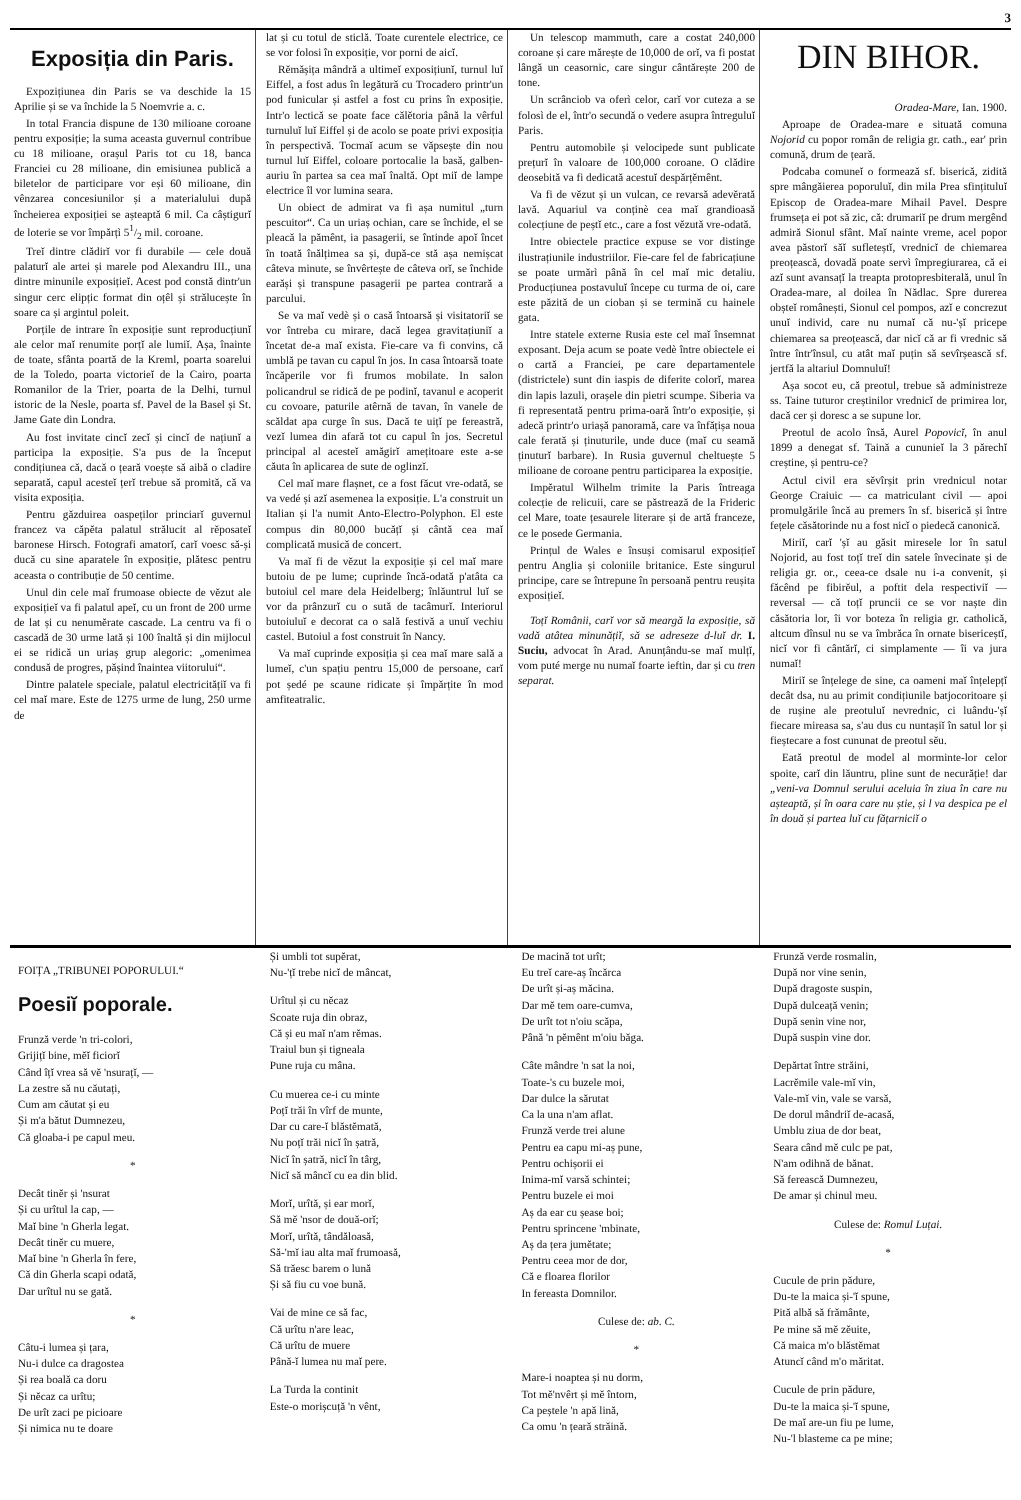3
Exposiția din Paris.
Expozițiunea din Paris se va deschide la 15 Aprilie și se va închide la 5 Noemvrie a. c.
In total Francia dispune de 130 milioane coroane pentru exposiție; la suma aceasta guvernul contribue cu 18 milioane, orașul Paris tot cu 18, banca Franciei cu 28 milioane, din emisiunea publică a biletelor de participare vor eși 60 milioane, din vênzarea concesiunilor și a materialului după încheierea exposiției se așteaptă 6 mil. Ca câștigurĭ de loterie se vor împărțì 51/2 mil. coroane.
Treĭ dintre clădirĭ vor fi durabile — cele două palaturĭ ale artei și marele pod Alexandru III., una dintre minunile exposițieĭ. Acest pod constă dintr'un singur cerc elipțic format din oțêl și strălucește în soare ca și argintul poleit.
Porțile de intrare în exposiție sunt reproducțiunĭ ale celor maĭ renumite porțĭ ale lumiĭ. Așa, înainte de toate, sfânta poartă de la Kreml, poarta soarelui de la Toledo, poarta victorieĭ de la Cairo, poarta Romanilor de la Trier, poarta de la Delhi, turnul istoric de la Nesle, poarta sf. Pavel de la Basel și St. Jame Gate din Londra.
Au fost invitate cincĭ zecĭ și cincĭ de națiunĭ a participa la exposiție. S'a pus de la început condițiunea că, dacă o țeară voește să aibă o cladire separată, capul acesteĭ țerĭ trebue să promită, că va visita exposiția.
Pentru găzduirea oaspeților princiarĭ guvernul francez va căpĕta palatul strălucit al rĕposateĭ baronese Hirsch. Fotografi amatorĭ, carĭ voesc să-și ducă cu sine aparatele în exposiție, plătesc pentru aceasta o contribuție de 50 centime.
Unul din cele maĭ frumoase obiecte de vĕzut ale exposițieĭ va fi palatul apeĭ, cu un front de 200 urme de lat și cu nenumĕrate cascade. La centru va fi o cascadă de 30 urme lată și 100 înaltă și din mijlocul ei se ridică un uriaș grup alegoric: „omenimea condusă de progres, pășind înaintea viitorului“.
Dintre palatele speciale, palatul electricitățiĭ va fi cel maĭ mare. Este de 1275 urme de lung, 250 urme de
lat și cu totul de sticlă. Toate curentele electrice, ce se vor folosi în exposiție, vor porni de aicĭ.
Rĕmășița mândră a ultimeĭ exposițiunĭ, turnul luĭ Eiffel, a fost adus în legătură cu Trocadero printr'un pod funicular și astfel a fost cu prins în exposiție. Intr'o lectică se poate face călĕtoria până la vêrful turnuluĭ luĭ Eiffel și de acolo se poate privi exposiția în perspectivă. Tocmaĭ acum se văpsește din nou turnul luĭ Eiffel, coloare portocalie la basă, galben-auriu în partea sa cea maĭ înaltă. Opt miĭ de lampe electrice îl vor lumina seara.
Un obiect de admirat va fi așa numitul „turn pescuitor“. Ca un uriaș ochian, care se închide, el se pleacă la pămênt, ia pasagerii, se întinde apoĭ încet în toată înălțimea sa și, după-ce stă așa nemișcat câteva minute, se învêrtește de câteva orĭ, se închide earăși și transpune pasagerii pe partea contrară a parcului.
Se va maĭ vedè și o casă întoarsă și visitatoriĭ se vor întreba cu mirare, dacă legea gravitațiuniĭ a încetat de-a maĭ exista. Fie-care va fi convins, că umblă pe tavan cu capul în jos. In casa întoarsă toate încăperile vor fi frumos mobilate. In salon policandrul se ridică de pe podinĭ, tavanul e acoperit cu covoare, paturile atêrnă de tavan, în vanele de scăldat apa curge în sus. Dacă te uițĭ pe fereastră, vezĭ lumea din afară tot cu capul în jos. Secretul principal al acesteĭ amăgirĭ amețitoare este a-se căuta în aplicarea de sute de oglinzĭ.
Cel maĭ mare flașnet, ce a fost făcut vre-odată, se va vedé și azĭ asemenea la exposiție. L'a construit un Italian și l'a numit Anto-Electro-Polyphon. El este compus din 80,000 bucățĭ și cântă cea maĭ complicată musică de concert.
Va maĭ fi de vĕzut la exposiție și cel maĭ mare butoiu de pe lume; cuprinde încă-odată p'atâta ca butoiul cel mare dela Heidelberg; înlăuntrul luĭ se vor da prânzurĭ cu o sută de tacâmurĭ. Interiorul butoiuluĭ e decorat ca o sală festivă a unuĭ vechiu castel. Butoiul a fost construit în Nancy.
Va maĭ cuprinde exposiția și cea maĭ mare sală a lumeĭ, c'un spațiu pentru 15,000 de persoane, carĭ pot ședé pe scaune ridicate și împărțite în mod amfiteatralic.
Un telescop mammuth, care a costat 240,000 coroane și care mărește de 10,000 de orĭ, va fi postat lângă un ceasornic, care singur cântărește 200 de tone.
Un scrânciob va oferì celor, carĭ vor cuteza a se folosì de el, într'o secundă o vedere asupra întreguluĭ Paris.
Pentru automobile și velocipede sunt publicate prețurĭ în valoare de 100,000 coroane. O clădire deosebită va fi dedicată acestuĭ despărțĕmênt.
Va fi de vĕzut și un vulcan, ce revarsă adevĕrată lavă. Aquariul va conținè cea maĭ grandioasă colecțiune de peștĭ etc., care a fost vĕzută vre-odată.
Intre obiectele practice expuse se vor distinge ilustrațiunile industriilor. Fie-care fel de fabricațiune se poate urmărì până în cel maĭ mic detaliu. Producțiunea postavuluĭ începe cu turma de oi, care este păzită de un cioban și se termină cu hainele gata.
Intre statele externe Rusia este cel maĭ însemnat exposant. Deja acum se poate vedè între obiectele ei o cartă a Franciei, pe care departamentele (districtele) sunt din iaspis de diferite colorĭ, marea din lapis lazuli, orașele din pietri scumpe. Siberia va fi representată pentru prima-oară într'o exposiție, și adecă printr'o uriașă panoramă, care va înfățișa noua cale ferată și ținuturile, unde duce (maĭ cu seamă ținuturĭ barbare). In Rusia guvernul cheltuește 5 milioane de coroane pentru participarea la exposiție.
Impĕratul Wilhelm trimite la Paris întreaga colecție de relicuii, care se păstrează de la Frideric cel Mare, toate țesaurele literare și de artă franceze, ce le posede Germania.
Prințul de Wales e însuși comisarul exposițieĭ pentru Anglia și coloniile britanice. Este singurul principe, care se întrepune în persoană pentru reușita exposițieĭ.
Toțĭ Românii, carĭ vor să meargă la exposiție, să vadă atâtea minunățiĭ, să se adreseze d-luĭ dr. I. Suciu, advocat în Arad. Anunțându-se maĭ mulțĭ, vom puté merge nu numaĭ foarte ieftin, dar și cu tren separat.
DIN BIHOR.
Oradea-Mare, Ian. 1900.
Aproape de Oradea-mare e situată comuna Nojorid cu popor român de religia gr. cath., ear' prin comună, drum de țeară.
Podcaba comuneĭ o formează sf. biserică, zidită spre mângăierea poporuluĭ, din mila Prea sfințituluĭ Episcop de Oradea-mare Mihail Pavel. Despre frumseța ei pot să zic, că: drumariĭ pe drum mergênd admiră Sionul sfânt. Maĭ nainte vreme, acel popor avea păstorĭ săĭ sufleteștĭ, vrednicĭ de chiemarea preoțească, dovadă poate servì împregiurarea, că ei azĭ sunt avansațĭ la treapta protopresbiterală, unul în Oradea-mare, al doilea în Nădlac. Spre durerea obșteĭ românești, Sionul cel pompos, azĭ e concrezut unuĭ individ, care nu numaĭ că nu-'șĭ pricepe chiemarea sa preoțească, dar nicĭ că ar fi vrednic să între într'însul, cu atât maĭ puțin să sevîrșească sf. jertfă la altariul Domnuluĭ!
Așa socot eu, că preotul, trebue să administreze ss. Taine tuturor creștinilor vrednicĭ de primirea lor, dacă cer și doresc a se supune lor.
Preotul de acolo însă, Aurel Popovicĭ, în anul 1899 a denegat sf. Taină a cununieĭ la 3 părechĭ creștine, și pentru-ce?
Actul civil era sĕvîrșit prin vrednicul notar George Craiuic — ca matriculant civil — apoi promulgările încă au premers în sf. biserică și între fețele căsătorinde nu a fost nicĭ o piedecă canonică.
Miriĭ, carĭ 'șĭ au găsit miresele lor în satul Nojorid, au fost toțĭ treĭ din satele învecinate și de religia gr. or., ceea-ce dsale nu i-a convenit, și făcênd pe fibirĕul, a poftit dela respectiviĭ — reversal — că toțĭ pruncii ce se vor naște din căsătoria lor, îi vor boteza în religia gr. catholică, altcum dînsul nu se va îmbrăca în ornate bisericeștĭ, nicĭ vor fi cântărĭ, ci simplamente — îi va jura numaĭ!
Miriĭ se înțelege de sine, ca oameni maĭ înțelepțĭ decât dsa, nu au primit condițiunile batjocoritoare și de rușine ale preotuluĭ nevrednic, ci luându-'șĭ fiecare mireasa sa, s'au dus cu nuntașiĭ în satul lor și fieștecare a fost cununat de preotul sĕu.
Eată preotul de model al morminte-lor celor spoite, carĭ din lăuntru, pline sunt de necurăție! dar „veni-va Domnul serului aceluia în ziua în care nu așteaptă, și în oara care nu știe, și l va despica pe el în două și partea luĭ cu fățarniciĭ o
FOIȚA „TRIBUNEI POPORULUI.“
Poesiĭ poporale.
Frunză verde 'n tri-colori,
Grijițĭ bine, mĕĭ ficiorĭ
Când îțĭ vrea să vĕ 'nsurațĭ, —
La zestre să nu căutați,
Cum am căutat și eu
Și m'a bătut Dumnezeu,
Că gloaba-i pe capul meu.
*
Decât tinĕr și 'nsurat
Și cu urîtul la cap, —
Maĭ bine 'n Gherla legat.
Decât tinĕr cu muere,
Maĭ bine 'n Gherla în fere,
Că din Gherla scapi odată,
Dar urîtul nu se gată.
*
Câtu-i lumea și țara,
Nu-i dulce ca dragostea
Și rea boală ca doru
Și nĕcaz ca urîtu;
De urît zaci pe picioare
Și nimica nu te doare
Și umbli tot supĕrat,
Nu-'țĭ trebe nicĭ de mâncat,
Urîtul și cu nĕcaz
Scoate ruja din obraz,
Că și eu maĭ n'am rĕmas.
Traiul bun și tigneala
Pune ruja cu mâna.
Cu muerea ce-i cu minte
Poțĭ trăi în vîrf de munte,
Dar cu care-ĭ blăstĕmată,
Nu poțĭ trăi nicĭ în șatră,
Nicĭ în șatră, nicĭ în târg,
Nicĭ să mâncĭ cu ea din blid.
Morĭ, urîtă, și ear morĭ,
Să mĕ 'nsor de două-orĭ;
Morĭ, urîtă, tândăloasă,
Să-'mĭ iau alta maĭ frumoasă,
Să trăesc barem o lună
Și să fiu cu voe bună.
Vai de mine ce să fac,
Că urîtu n'are leac,
Că urîtu de muere
Până-ĭ lumea nu maĭ pere.
La Turda la continit
Este-o morișcuță 'n vênt,
De macină tot urît;
Eu treĭ care-aș încărca
De urît și-aș măcina.
Dar mĕ tem oare-cumva,
De urît tot n'oiu scăpa,
Până 'n pĕmênt m'oiu băga.
Câte mândre 'n sat la noi,
Toate-'s cu buzele moi,
Dar dulce la sărutat
Ca la una n'am aflat.
Frunză verde trei alune
Pentru ea capu mi-aș pune,
Pentru ochișorii ei
Inima-mĭ varsă schintei;
Pentru buzele ei moi
Aș da ear cu șease boi;
Pentru sprincene 'mbinate,
Aș da țera jumĕtate;
Pentru ceea mor de dor,
Că e floarea florilor
In fereasta Domnilor.
Culese de: ab. C.
*
Mare-i noaptea și nu dorm,
Tot mĕ'nvêrt și mĕ întorn,
Ca peștele 'n apă lină,
Ca omu 'n țeară străină.
Frunză verde rosmalin,
După nor vine senin,
După dragoste suspin,
După dulceață venin;
După senin vine nor,
După suspin vine dor.
Depărtat între străini,
Lacrĕmile vale-mĭ vin,
Vale-mĭ vin, vale se varsă,
De dorul mândriĭ de-acasă,
Umblu ziua de dor beat,
Seara când mĕ culc pe pat,
N'am odihnă de bănat.
Să ferească Dumnezeu,
De amar și chinul meu.
Culese de: Romul Luțai.
*
Cucule de prin pădure,
Du-te la maica și-'ĭ spune,
Pită albă să frământe,
Pe mine să mĕ zĕuite,
Că maica m'o blăstĕmat
Atuncĭ când m'o măritat.
Cucule de prin pădure,
Du-te la maica și-'ĭ spune,
De maĭ are-un fiu pe lume,
Nu-'l blasteme ca pe mine;